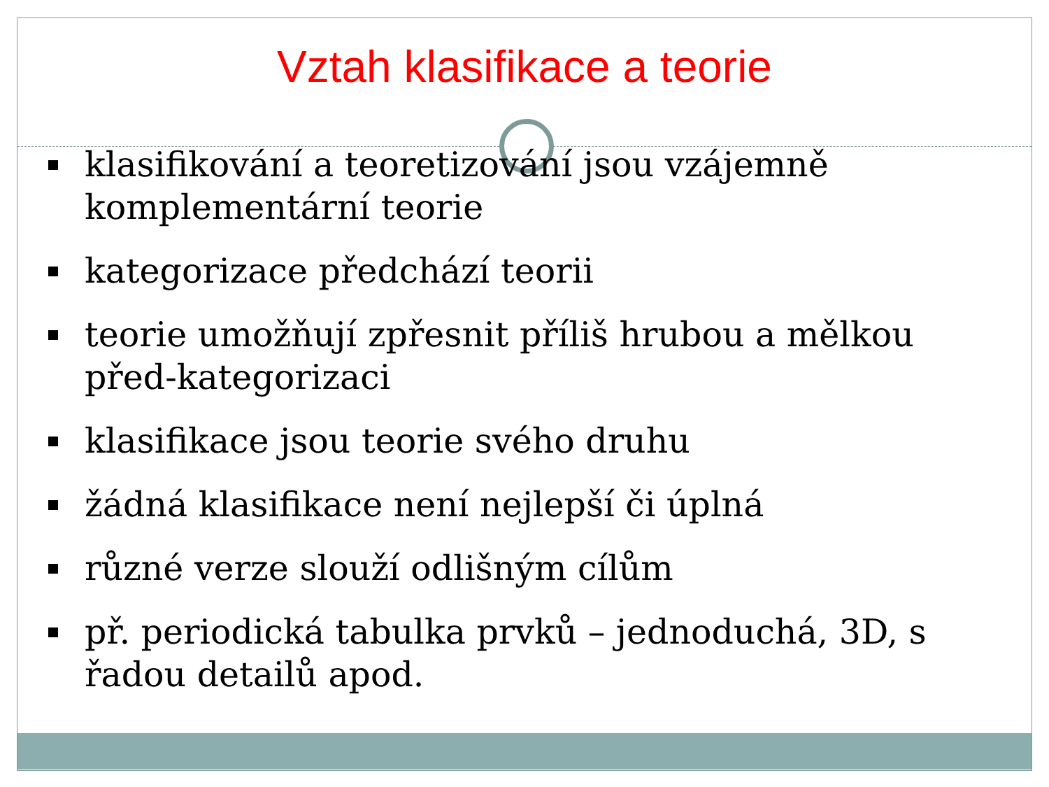Vztah klasifikace a teorie
klasifikování a teoretizování jsou vzájemně komplementární teorie
kategorizace předchází teorii
teorie umožňují zpřesnit příliš hrubou a mělkou před-kategorizaci
klasifikace jsou teorie svého druhu
žádná klasifikace není nejlepší či úplná
různé verze slouží odlišným cílům
př. periodická tabulka prvků – jednoduchá, 3D, s řadou detailů apod.